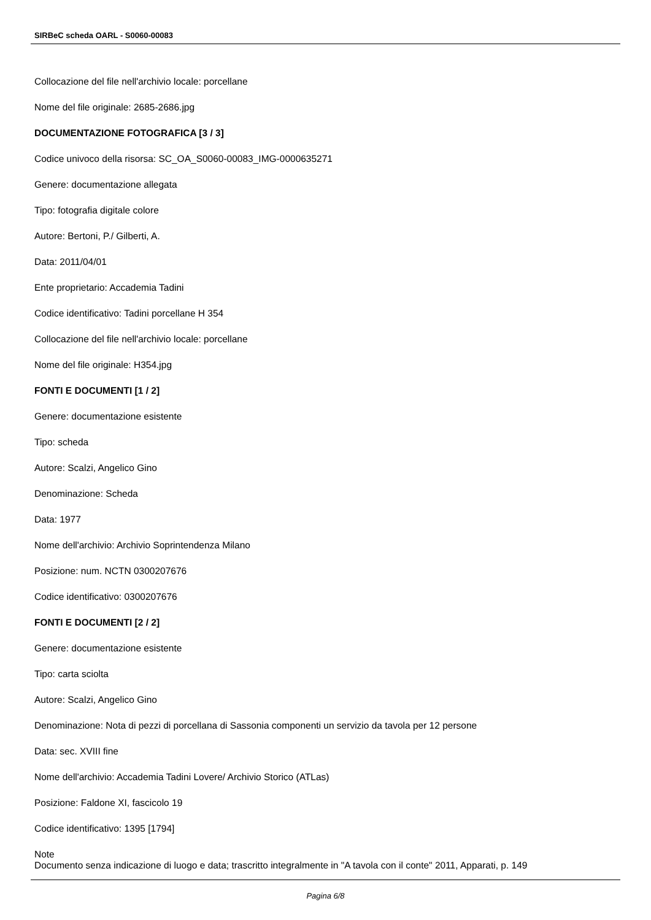SIRBeC scheda OARL - S0060-00083
Collocazione del file nell'archivio locale: porcellane
Nome del file originale: 2685-2686.jpg
DOCUMENTAZIONE FOTOGRAFICA [3 / 3]
Codice univoco della risorsa: SC_OA_S0060-00083_IMG-0000635271
Genere: documentazione allegata
Tipo: fotografia digitale colore
Autore: Bertoni, P./ Gilberti, A.
Data: 2011/04/01
Ente proprietario: Accademia Tadini
Codice identificativo: Tadini porcellane H 354
Collocazione del file nell'archivio locale: porcellane
Nome del file originale: H354.jpg
FONTI E DOCUMENTI [1 / 2]
Genere: documentazione esistente
Tipo: scheda
Autore: Scalzi, Angelico Gino
Denominazione: Scheda
Data: 1977
Nome dell'archivio: Archivio Soprintendenza Milano
Posizione: num. NCTN 0300207676
Codice identificativo: 0300207676
FONTI E DOCUMENTI [2 / 2]
Genere: documentazione esistente
Tipo: carta sciolta
Autore: Scalzi, Angelico Gino
Denominazione: Nota di pezzi di porcellana di Sassonia componenti un servizio da tavola per 12 persone
Data: sec. XVIII fine
Nome dell'archivio: Accademia Tadini Lovere/ Archivio Storico (ATLas)
Posizione: Faldone XI, fascicolo 19
Codice identificativo: 1395 [1794]
Note
Documento senza indicazione di luogo e data; trascritto integralmente in "A tavola con il conte" 2011, Apparati, p. 149
Pagina 6/8